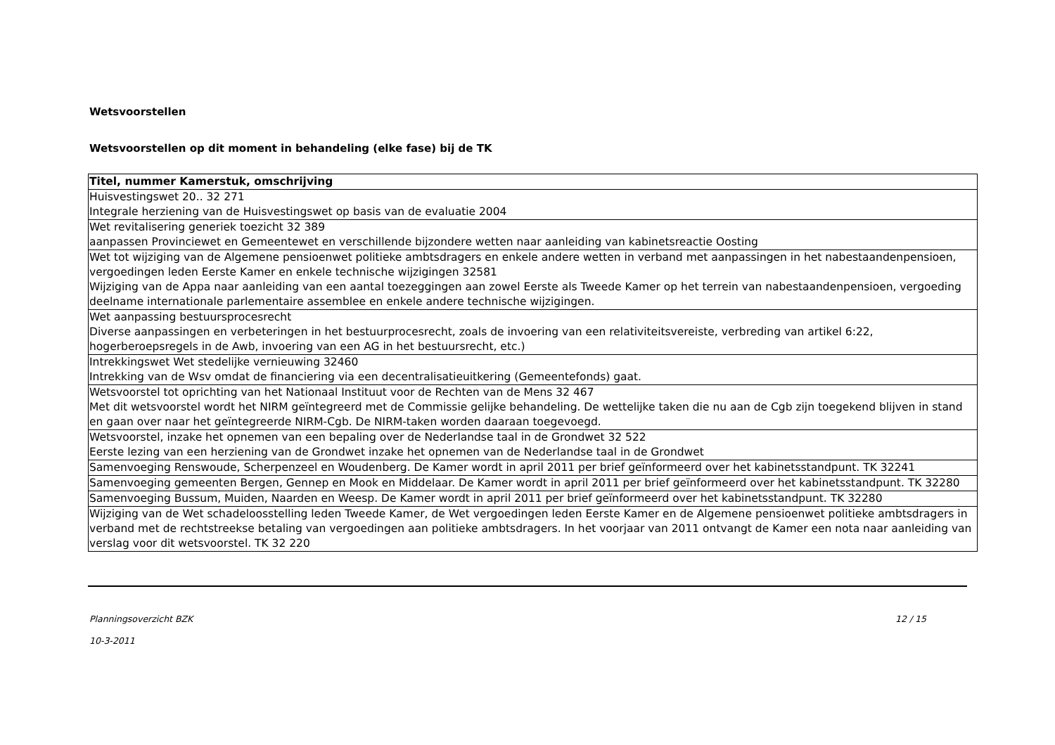Wetsvoorstellen
Wetsvoorstellen op dit moment in behandeling (elke fase) bij de TK
| Titel, nummer Kamerstuk, omschrijving |
| --- |
| Huisvestingswet 20.. 32 271 Integrale herziening van de Huisvestingswet op basis van de evaluatie 2004 |
| Wet revitalisering generiek toezicht 32 389 aanpassen Provinciewet en Gemeentewet en verschillende bijzondere wetten naar aanleiding van kabinetsreactie Oosting |
| Wet tot wijziging van de Algemene pensioenwet politieke ambtsdragers en enkele andere wetten in verband met aanpassingen in het nabestaandenpensioen, vergoedingen leden Eerste Kamer en enkele technische wijzigingen 32581 Wijziging van de Appa naar aanleiding van een aantal toezeggingen aan zowel Eerste als Tweede Kamer op het terrein van nabestaandenpensioen, vergoeding deelname internationale parlementaire assemblee en enkele andere technische wijzigingen. |
| Wet aanpassing bestuursprocesrecht Diverse aanpassingen en verbeteringen in het bestuurprocesrecht, zoals de invoering van een relativiteitsvereiste, verbreding van artikel 6:22, hogerberoepsregels in de Awb, invoering van een AG in het bestuursrecht, etc.) |
| Intrekkingswet Wet stedelijke vernieuwing 32460 Intrekking van de Wsv omdat de financiering via een decentralisatieuitkering (Gemeentefonds) gaat. |
| Wetsvoorstel tot oprichting van het Nationaal Instituut voor de Rechten van de Mens 32 467 Met dit wetsvoorstel wordt het NIRM geïntegreerd met de Commissie gelijke behandeling. De wettelijke taken die nu aan de Cgb zijn toegekend blijven in stand en gaan over naar het geïntegreerde NIRM-Cgb. De NIRM-taken worden daaraan toegevoegd. |
| Wetsvoorstel, inzake het opnemen van een bepaling over de Nederlandse taal in de Grondwet 32 522 Eerste lezing van een herziening van de Grondwet inzake het opnemen van de Nederlandse taal in de Grondwet |
| Samenvoeging Renswoude, Scherpenzeel en Woudenberg. De Kamer wordt in april 2011 per brief geïnformeerd over het kabinetsstandpunt. TK 32241 |
| Samenvoeging gemeenten Bergen, Gennep en Mook en Middelaar. De Kamer wordt in april 2011 per brief geïnformeerd over het kabinetsstandpunt. TK 32280 |
| Samenvoeging Bussum, Muiden, Naarden en Weesp. De Kamer wordt in april 2011 per brief geïnformeerd over het kabinetsstandpunt. TK 32280 |
| Wijziging van de Wet schadeloosstelling leden Tweede Kamer, de Wet vergoedingen leden Eerste Kamer en de Algemene pensioenwet politieke ambtsdragers in verband met de rechtstreekse betaling van vergoedingen aan politieke ambtsdragers. In het voorjaar van 2011 ontvangt de Kamer een nota naar aanleiding van verslag voor dit wetsvoorstel. TK 32 220 |
Planningsoverzicht BZK 12 / 15
10-3-2011